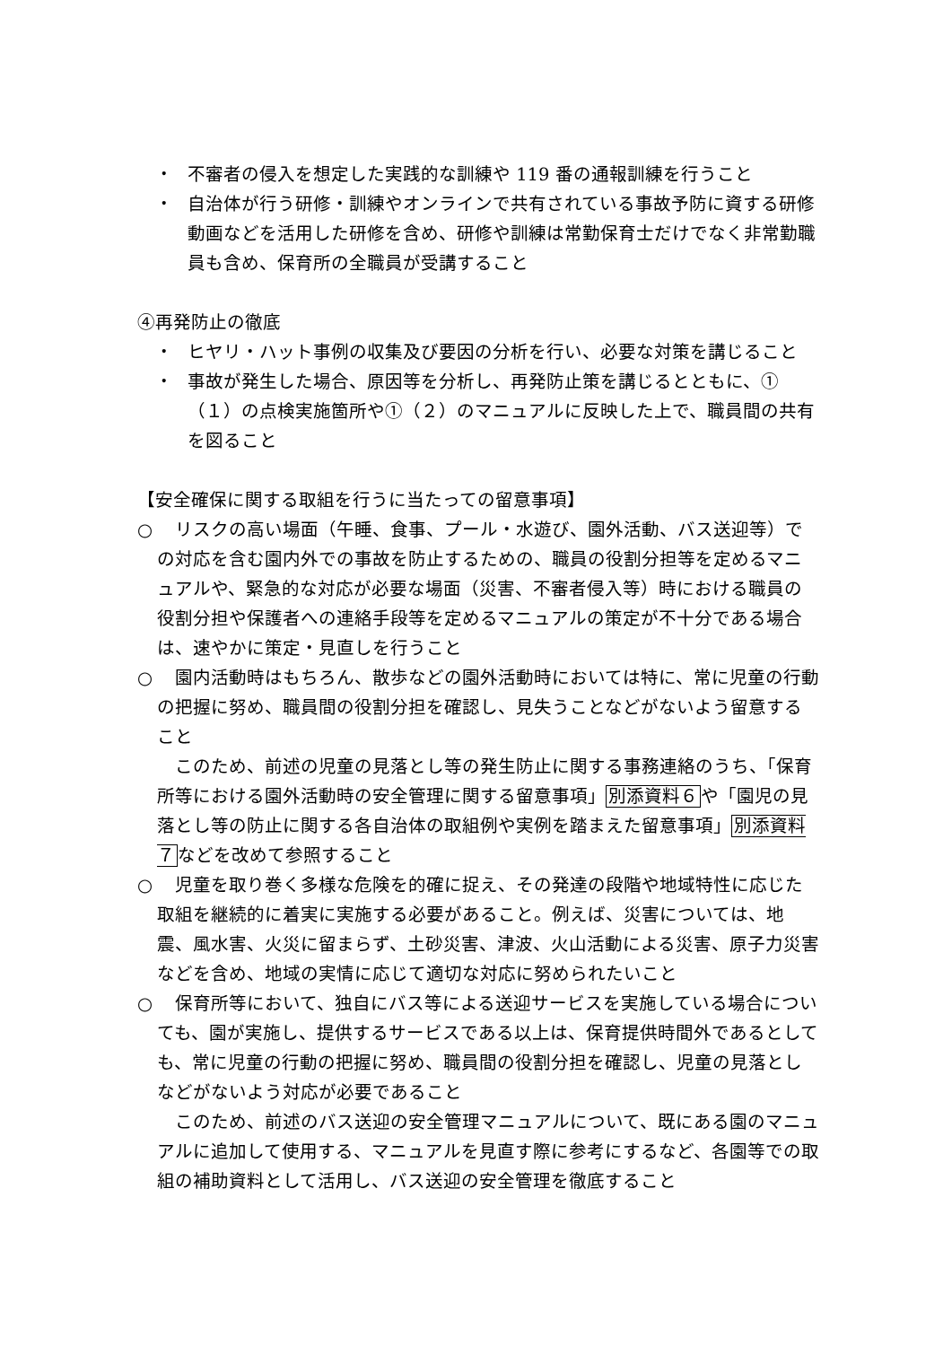・ 不審者の侵入を想定した実践的な訓練や 119 番の通報訓練を行うこと
・ 自治体が行う研修・訓練やオンラインで共有されている事故予防に資する研修動画などを活用した研修を含め、研修や訓練は常勤保育士だけでなく非常勤職員も含め、保育所の全職員が受講すること
④再発防止の徹底
・ ヒヤリ・ハット事例の収集及び要因の分析を行い、必要な対策を講じること
・ 事故が発生した場合、原因等を分析し、再発防止策を講じるとともに、①（１）の点検実施箇所や①（２）のマニュアルに反映した上で、職員間の共有を図ること
【安全確保に関する取組を行うに当たっての留意事項】
○　リスクの高い場面（午睡、食事、プール・水遊び、園外活動、バス送迎等）での対応を含む園内外での事故を防止するための、職員の役割分担等を定めるマニュアルや、緊急的な対応が必要な場面（災害、不審者侵入等）時における職員の役割分担や保護者への連絡手段等を定めるマニュアルの策定が不十分である場合は、速やかに策定・見直しを行うこと
○　園内活動時はもちろん、散歩などの園外活動時においては特に、常に児童の行動の把握に努め、職員間の役割分担を確認し、見失うことなどがないよう留意すること
このため、前述の児童の見落とし等の発生防止に関する事務連絡のうち、「保育所等における園外活動時の安全管理に関する留意事項」別添資料６や「園児の見落とし等の防止に関する各自治体の取組例や実例を踏まえた留意事項」別添資料７などを改めて参照すること
○　児童を取り巻く多様な危険を的確に捉え、その発達の段階や地域特性に応じた取組を継続的に着実に実施する必要があること。例えば、災害については、地震、風水害、火災に留まらず、土砂災害、津波、火山活動による災害、原子力災害などを含め、地域の実情に応じて適切な対応に努められたいこと
○　保育所等において、独自にバス等による送迎サービスを実施している場合についても、園が実施し、提供するサービスである以上は、保育提供時間外であるとしても、常に児童の行動の把握に努め、職員間の役割分担を確認し、児童の見落としなどがないよう対応が必要であること
このため、前述のバス送迎の安全管理マニュアルについて、既にある園のマニュアルに追加して使用する、マニュアルを見直す際に参考にするなど、各園等での取組の補助資料として活用し、バス送迎の安全管理を徹底すること